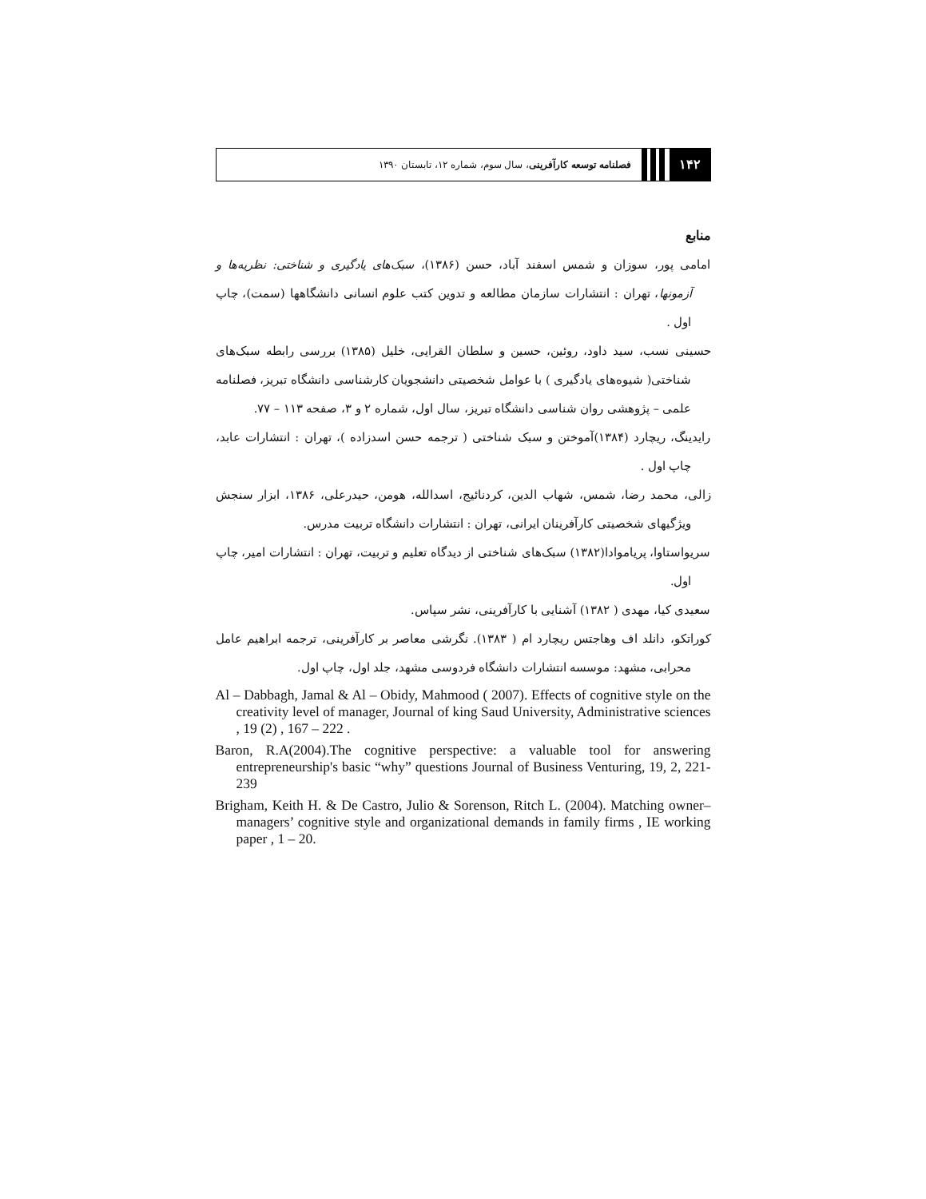۱۴۲
فصلنامه توسعه کارآفرینی، سال سوم، شماره ۱۲، تابستان ۱۳۹۰
منابع
امامی پور، سوزان و شمس اسفند آباد، حسن (۱۳۸۶)، سبک‌های یادگیری و شناختی: نظریه‌ها و آزمونها، تهران : انتشارات سازمان مطالعه و تدوین کتب علوم انسانی دانشگاهها (سمت)، چاپ اول .
حسینی نسب، سید داود، روئین، حسین و سلطان القرایی، خلیل (۱۳۸۵) بررسی رابطه سبک‌های شناختی( شیوه‌های یادگیری ) با عوامل شخصیتی دانشجویان کارشناسی دانشگاه تبریز، فصلنامه علمی – پژوهشی روان شناسی دانشگاه تبریز، سال اول، شماره ۲ و ۳، صفحه ۱۱۳ – ۷۷.
رایدینگ، ریچارد (۱۳۸۴)آموختن و سبک شناختی ( ترجمه حسن اسدزاده )، تهران : انتشارات عابد، چاپ اول .
زالی، محمد رضا، شمس، شهاب الدین، کردنائیج، اسدالله، هومن، حیدرعلی، ۱۳۸۶، ابزار سنجش ویژگیهای شخصیتی کارآفرینان ایرانی، تهران : انتشارات دانشگاه تربیت مدرس.
سریواستاوا، پریاموادا(۱۳۸۲) سبک‌های شناختی از دیدگاه تعلیم و تربیت، تهران : انتشارات امیر، چاپ اول.
سعیدی کیا، مهدی ( ۱۳۸۲) آشنایی با کارآفرینی، نشر سپاس.
کوراتکو، دانلد اف وهاجتس ریچارد ام ( ۱۳۸۳). نگرشی معاصر بر کارآفرینی، ترجمه ابراهیم عامل محرابی، مشهد: موسسه انتشارات دانشگاه فردوسی مشهد، جلد اول، چاپ اول.
Al – Dabbagh, Jamal & Al – Obidy, Mahmood ( 2007). Effects of cognitive style on the creativity level of manager, Journal of king Saud University, Administrative sciences , 19 (2) , 167 – 222 .
Baron, R.A(2004).The cognitive perspective: a valuable tool for answering entrepreneurship's basic “why” questions Journal of Business Venturing, 19, 2, 221-239
Brigham, Keith H. & De Castro, Julio & Sorenson, Ritch L. (2004). Matching owner–managers’ cognitive style and organizational demands in family firms , IE working paper , 1 – 20.